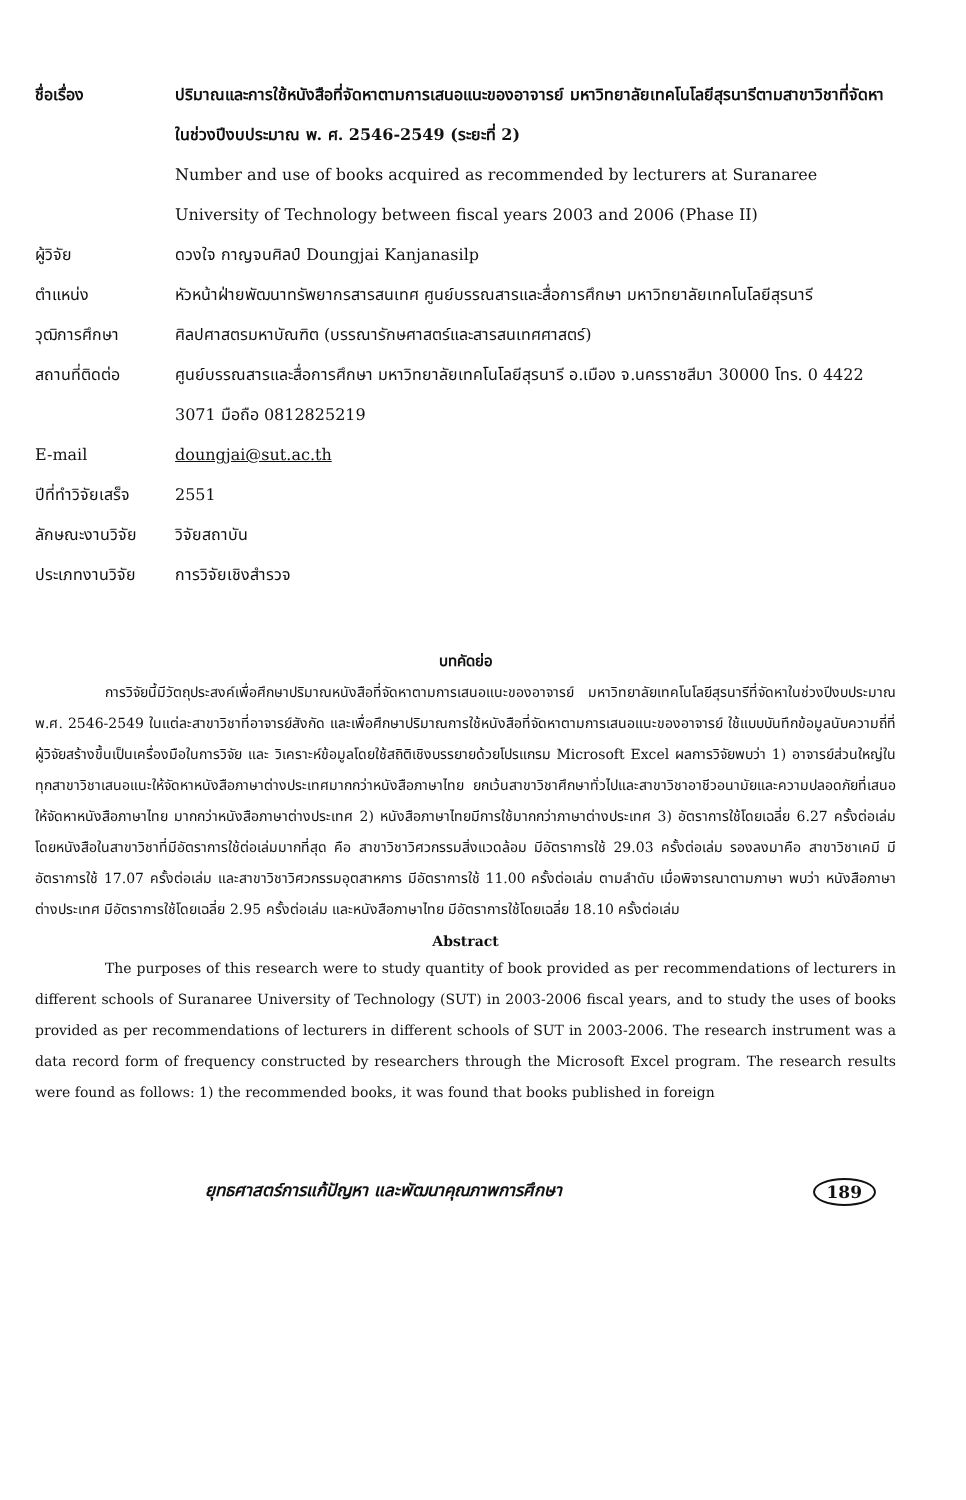| ชื่อเรื่อง | ปริมาณและการใช้หนังสือที่จัดหาตามการเสนอแนะของอาจารย์ มหาวิทยาลัยเทคโนโลยีสุรนารีตามสาขาวิชาที่จัดหาในช่วงปีงบประมาณ พ. ศ. 2546-2549 (ระยะที่ 2) |
| | Number and use of books acquired as recommended by lecturers at Suranaree University of Technology between fiscal years 2003 and 2006 (Phase II) |
| ผู้วิจัย | ดวงใจ กาญจนศิลป์ Doungjai Kanjanasilp |
| ตำแหน่ง | หัวหน้าฝ่ายพัฒนาทรัพยากรสารสนเทศ ศูนย์บรรณสารและสื่อการศึกษา มหาวิทยาลัยเทคโนโลยีสุรนารี |
| วุฒิการศึกษา | ศิลปศาสตรมหาบัณฑิต (บรรณารักษศาสตร์และสารสนเทศศาสตร์) |
| สถานที่ติดต่อ | ศูนย์บรรณสารและสื่อการศึกษา มหาวิทยาลัยเทคโนโลยีสุรนารี อ.เมือง จ.นครราชสีมา 30000 โทร. 0 4422 3071 มือถือ 0812825219 |
| E-mail | doungjai@sut.ac.th |
| ปีที่ทำวิจัยเสร็จ | 2551 |
| ลักษณะงานวิจัย | วิจัยสถาบัน |
| ประเภทงานวิจัย | การวิจัยเชิงสำรวจ |
บทคัดย่อ
การวิจัยนี้มีวัตถุประสงค์เพื่อศึกษาปริมาณหนังสือที่จัดหาตามการเสนอแนะของอาจารย์ มหาวิทยาลัยเทคโนโลยีสุรนารีที่จัดหาในช่วงปีงบประมาณ พ.ศ. 2546-2549 ในแต่ละสาขาวิชาที่อาจารย์สังกัด และเพื่อศึกษาปริมาณการใช้หนังสือที่จัดหาตามการเสนอแนะของอาจารย์ ใช้แบบบันทึกข้อมูลนับความถี่ที่ผู้วิจัยสร้างขึ้นเป็นเครื่องมือในการวิจัย และ วิเคราะห์ข้อมูลโดยใช้สถิติเชิงบรรยายด้วยโปรแกรม Microsoft Excel ผลการวิจัยพบว่า 1) อาจารย์ส่วนใหญ่ในทุกสาขาวิชาเสนอแนะให้จัดหาหนังสือภาษาต่างประเทศมากกว่าหนังสือภาษาไทย ยกเว้นสาขาวิชาศึกษาทั่วไปและสาขาวิชาอาชีวอนามัยและความปลอดภัยที่เสนอให้จัดหาหนังสือภาษาไทย มากกว่าหนังสือภาษาต่างประเทศ 2) หนังสือภาษาไทยมีการใช้มากกว่าภาษาต่างประเทศ 3) อัตราการใช้โดยเฉลี่ย 6.27 ครั้งต่อเล่ม โดยหนังสือในสาขาวิชาที่มีอัตราการใช้ต่อเล่มมากที่สุด คือ สาขาวิชาวิศวกรรมสิ่งแวดล้อม มีอัตราการใช้ 29.03 ครั้งต่อเล่ม รองลงมาคือ สาขาวิชาเคมี มีอัตราการใช้ 17.07 ครั้งต่อเล่ม และสาขาวิชาวิศวกรรมอุตสาหการ มีอัตราการใช้ 11.00 ครั้งต่อเล่ม ตามลำดับ เมื่อพิจารณาตามภาษา พบว่า หนังสือภาษาต่างประเทศ มีอัตราการใช้โดยเฉลี่ย 2.95 ครั้งต่อเล่ม และหนังสือภาษาไทย มีอัตราการใช้โดยเฉลี่ย 18.10 ครั้งต่อเล่ม
Abstract
The purposes of this research were to study quantity of book provided as per recommendations of lecturers in different schools of Suranaree University of Technology (SUT) in 2003-2006 fiscal years, and to study the uses of books provided as per recommendations of lecturers in different schools of SUT in 2003-2006. The research instrument was a data record form of frequency constructed by researchers through the Microsoft Excel program. The research results were found as follows: 1) the recommended books, it was found that books published in foreign
ยุทธศาสตร์การแก้ปัญหา และพัฒนาคุณภาพการศึกษา 189